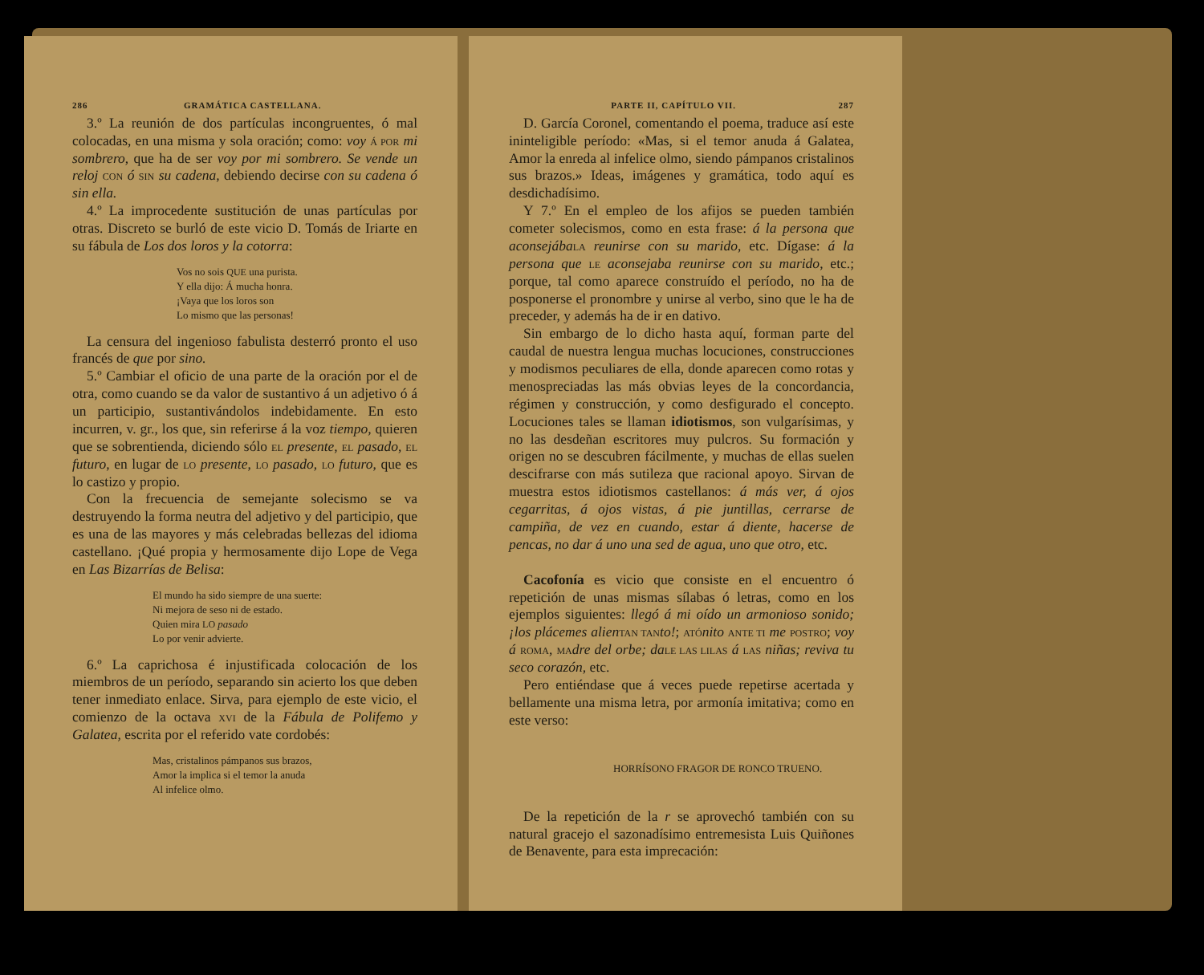286 GRAMÁTICA CASTELLANA.
3.º La reunión de dos partículas incongruentes, ó mal colocadas, en una misma y sola oración; como: voy Á POR mi sombrero, que ha de ser voy por mi sombrero. Se vende un reloj CON ó SIN su cadena, debiendo decirse con su cadena ó sin ella.
4.º La improcedente sustitución de unas partículas por otras. Discreto se burló de este vicio D. Tomás de Iriarte en su fábula de Los dos loros y la cotorra:
Vos no sois QUE una purista.
Y ella dijo: Á mucha honra.
¡Vaya que los loros son
Lo mismo que las personas!
La censura del ingenioso fabulista desterró pronto el uso francés de que por sino.
5.º Cambiar el oficio de una parte de la oración por el de otra, como cuando se da valor de sustantivo á un adjetivo ó á un participio, sustantivándolos indebidamente. En esto incurren, v. gr., los que, sin referirse á la voz tiempo, quieren que se sobrentienda, diciendo sólo EL presente, EL pasado, EL futuro, en lugar de LO presente, LO pasado, LO futuro, que es lo castizo y propio.
Con la frecuencia de semejante solecismo se va destruyendo la forma neutra del adjetivo y del participio, que es una de las mayores y más celebradas bellezas del idioma castellano. ¡Qué propia y hermosamente dijo Lope de Vega en Las Bizarrías de Belisa:
El mundo ha sido siempre de una suerte:
Ni mejora de seso ni de estado.
Quien mira LO pasado
Lo por venir advierte.
6.º La caprichosa é injustificada colocación de los miembros de un período, separando sin acierto los que deben tener inmediato enlace. Sirva, para ejemplo de este vicio, el comienzo de la octava XVI de la Fábula de Polifemo y Galatea, escrita por el referido vate cordobés:
Mas, cristalinos pámpanos sus brazos,
Amor la implica si el temor la anuda
Al infelice olmo.
PARTE II, CAPÍTULO VII. 287
D. García Coronel, comentando el poema, traduce así este ininteligible período: «Mas, si el temor anuda á Galatea, Amor la enreda al infelice olmo, siendo pámpanos cristalinos sus brazos.» Ideas, imágenes y gramática, todo aquí es desdichadísimo.
Y 7.º En el empleo de los afijos se pueden también cometer solecismos, como en esta frase: á la persona que aconsejába LA reunirse con su marido, etc. Dígase: á la persona que LE aconsejaba reunirse con su marido, etc.; porque, tal como aparece construído el período, no ha de posponerse el pronombre y unirse al verbo, sino que le ha de preceder, y además ha de ir en dativo.
Sin embargo de lo dicho hasta aquí, forman parte del caudal de nuestra lengua muchas locuciones, construcciones y modismos peculiares de ella, donde aparecen como rotas y menospreciadas las más obvias leyes de la concordancia, régimen y construcción, y como desfigurado el concepto. Locuciones tales se llaman idiotismos, son vulgarísimas, y no las desdeñan escritores muy pulcros. Su formación y origen no se descubren fácilmente, y muchas de ellas suelen descifrarse con más sutileza que racional apoyo. Sirvan de muestra estos idiotismos castellanos: á más ver, á ojos cegarritas, á ojos vistas, á pie juntillas, cerrarse de campiña, de vez en cuando, estar á diente, hacerse de pencas, no dar á uno una sed de agua, uno que otro, etc.
Cacofonía es vicio que consiste en el encuentro ó repetición de unas mismas sílabas ó letras, como en los ejemplos siguientes: llegó á mi oído un armonioso sonido; ¡los plácemes alien TAN TAN to!; ATÓ nito ANTE TI me POSTRO; voy á ROMA, MA dre del orbe; da LE LAS LILAS á LAS niñas; reviva tu seco corazón, etc.
Pero entiéndase que á veces puede repetirse acertada y bellamente una misma letra, por armonía imitativa; como en este verso:
HORRÍSONO FRAGOR DE RONCO TRUENO.
De la repetición de la r se aprovechó también con su natural gracejo el sazonadísimo entremesista Luis Quiñones de Benavente, para esta imprecación: